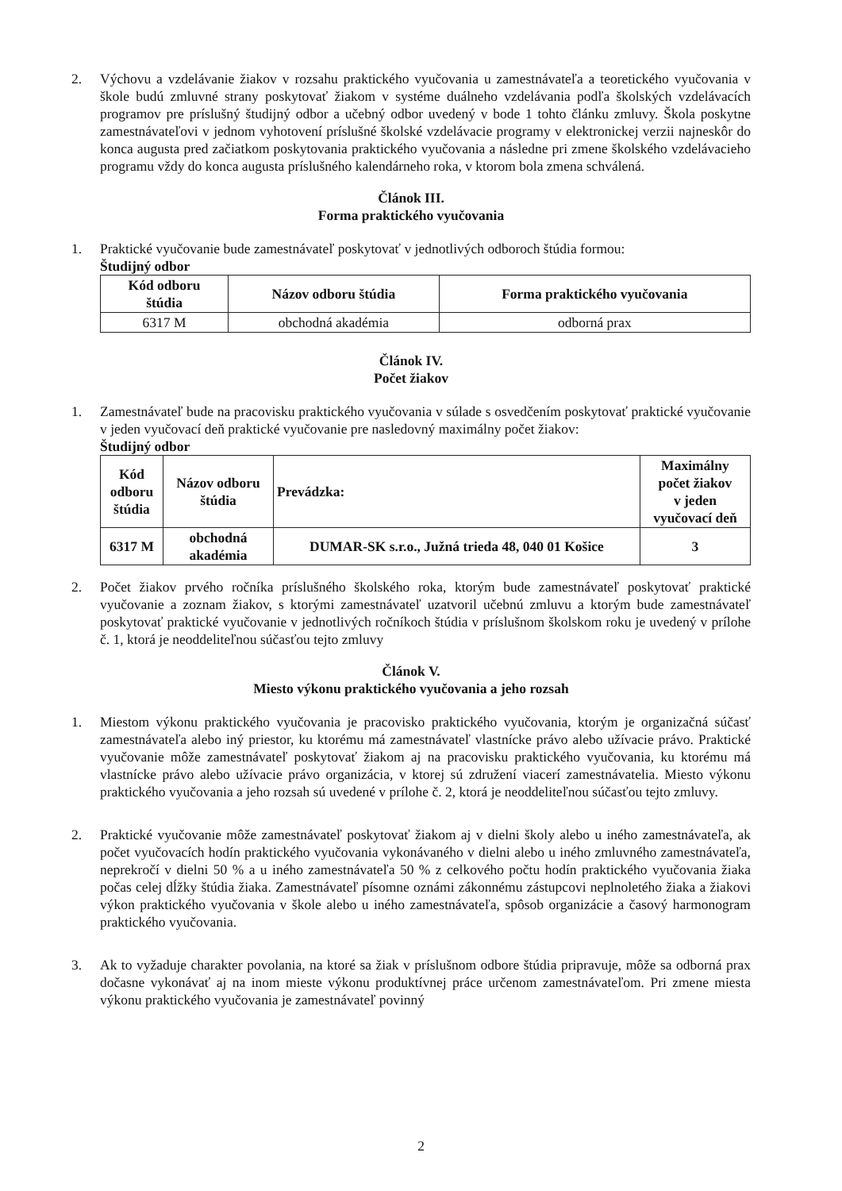2. Výchovu a vzdelávanie žiakov v rozsahu praktického vyučovania u zamestnávateľa a teoretického vyučovania v škole budú zmluvné strany poskytovať žiakom v systéme duálneho vzdelávania podľa školských vzdelávacích programov pre príslušný študijný odbor a učebný odbor uvedený v bode 1 tohto článku zmluvy. Škola poskytne zamestnávateľovi v jednom vyhotovení príslušné školské vzdelávacie programy v elektronickej verzii najneskôr do konca augusta pred začiatkom poskytovania praktického vyučovania a následne pri zmene školského vzdelávacieho programu vždy do konca augusta príslušného kalendárneho roka, v ktorom bola zmena schválená.
Článok III.
Forma praktického vyučovania
1. Praktické vyučovanie bude zamestnávateľ poskytovať v jednotlivých odboroch štúdia formou:
Študijný odbor
| Kód odboru štúdia | Názov odboru štúdia | Forma praktického vyučovania |
| --- | --- | --- |
| 6317 M | obchodná akadémia | odborná prax |
Článok IV.
Počet žiakov
1. Zamestnávateľ bude na pracovisku praktického vyučovania v súlade s osvedčením poskytovať praktické vyučovanie v jeden vyučovací deň praktické vyučovanie pre nasledovný maximálny počet žiakov:
Študijný odbor
| Kód odboru štúdia | Názov odboru štúdia | Prevádzka: | Maximálny počet žiakov v jeden vyučovací deň |
| --- | --- | --- | --- |
| 6317 M | obchodná akadémia | DUMAR-SK s.r.o., Južná trieda 48, 040 01 Košice | 3 |
2. Počet žiakov prvého ročníka príslušného školského roka, ktorým bude zamestnávateľ poskytovať praktické vyučovanie a zoznam žiakov, s ktorými zamestnávateľ uzatvoril učebnú zmluvu a ktorým bude zamestnávateľ poskytovať praktické vyučovanie v jednotlivých ročníkoch štúdia v príslušnom školskom roku je uvedený v prílohe č. 1, ktorá je neoddeliteľnou súčasťou tejto zmluvy
Článok V.
Miesto výkonu praktického vyučovania a jeho rozsah
1. Miestom výkonu praktického vyučovania je pracovisko praktického vyučovania, ktorým je organizačná súčasť zamestnávateľa alebo iný priestor, ku ktorému má zamestnávateľ vlastnícke právo alebo užívacie právo. Praktické vyučovanie môže zamestnávateľ poskytovať žiakom aj na pracovisku praktického vyučovania, ku ktorému má vlastnícke právo alebo užívacie právo organizácia, v ktorej sú združení viacerí zamestnávatelia. Miesto výkonu praktického vyučovania a jeho rozsah sú uvedené v prílohe č. 2, ktorá je neoddeliteľnou súčasťou tejto zmluvy.
2. Praktické vyučovanie môže zamestnávateľ poskytovať žiakom aj v dielni školy alebo u iného zamestnávateľa, ak počet vyučovacích hodín praktického vyučovania vykonávaného v dielni alebo u iného zmluvného zamestnávateľa, neprekročí v dielni 50 % a u iného zamestnávateľa 50 % z celkového počtu hodín praktického vyučovania žiaka počas celej dĺžky štúdia žiaka. Zamestnávateľ písomne oznámi zákonnému zástupcovi neplnoletého žiaka a žiakovi výkon praktického vyučovania v škole alebo u iného zamestnávateľa, spôsob organizácie a časový harmonogram praktického vyučovania.
3. Ak to vyžaduje charakter povolania, na ktoré sa žiak v príslušnom odbore štúdia pripravuje, môže sa odborná prax dočasne vykonávať aj na inom mieste výkonu produktívnej práce určenom zamestnávateľom. Pri zmene miesta výkonu praktického vyučovania je zamestnávateľ povinný
2